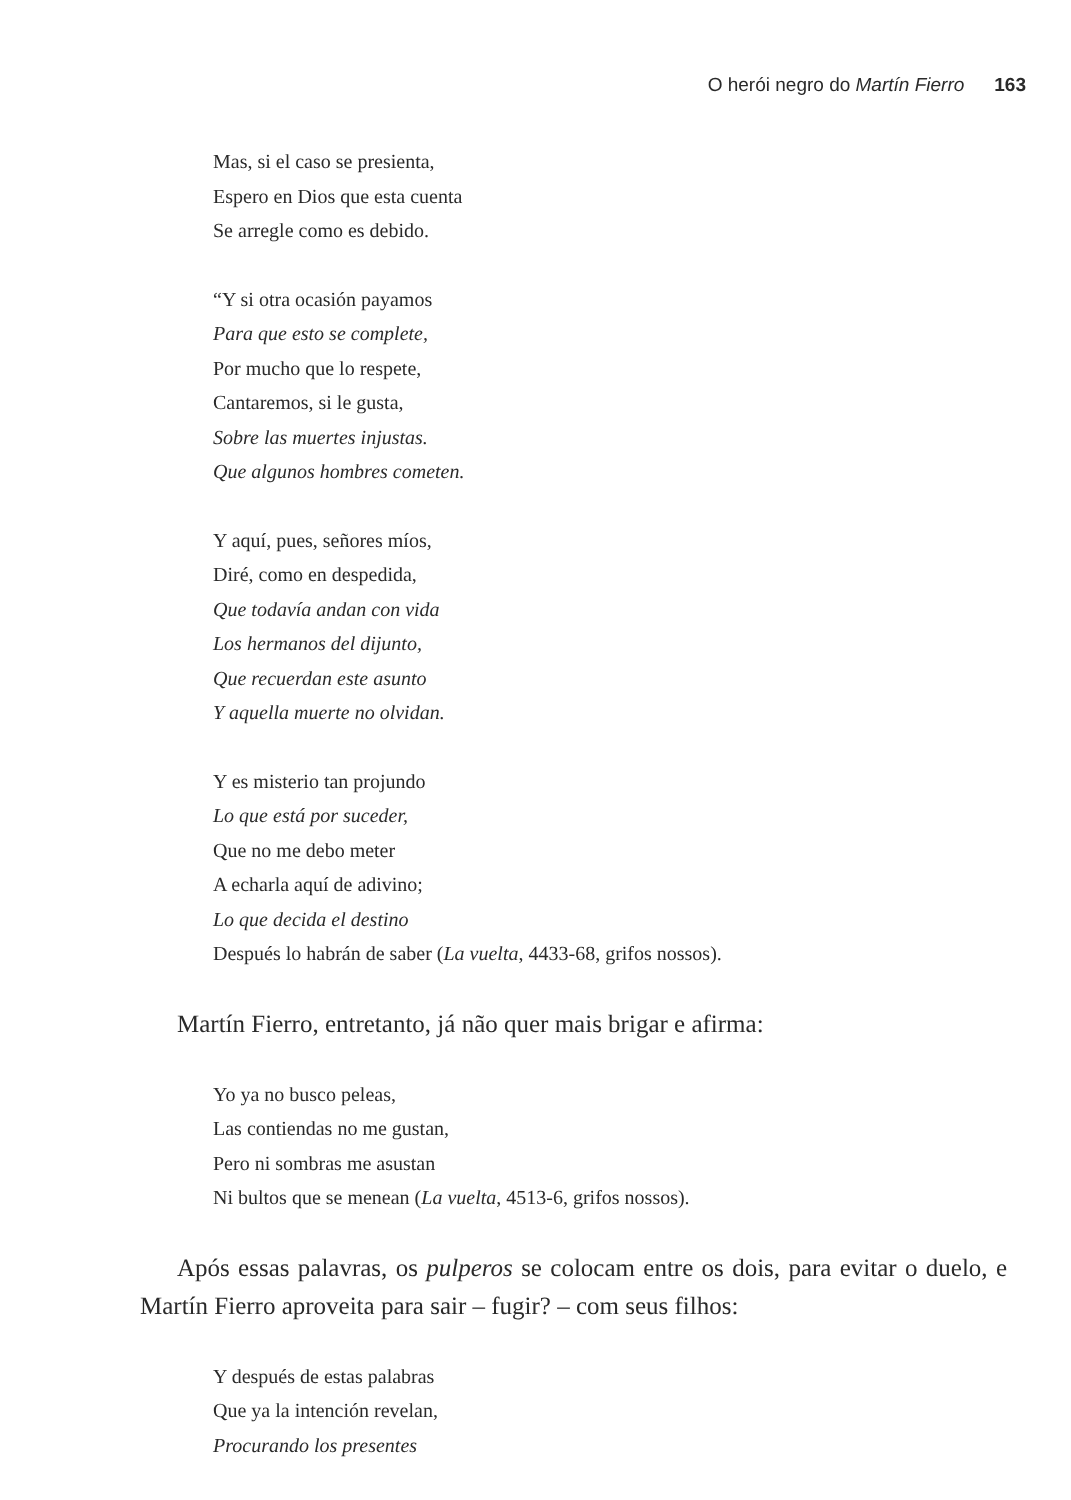O herói negro do Martín Fierro 163
Mas, si el caso se presienta,
Espero en Dios que esta cuenta
Se arregle como es debido.
“Y si otra ocasión payamos
Para que esto se complete,
Por mucho que lo respete,
Cantaremos, si le gusta,
Sobre las muertes injustas.
Que algunos hombres cometen.
Y aquí, pues, señores míos,
Diré, como en despedida,
Que todavía andan con vida
Los hermanos del dijunto,
Que recuerdan este asunto
Y aquella muerte no olvidan.
Y es misterio tan projundo
Lo que está por suceder,
Que no me debo meter
A echarla aquí de adivino;
Lo que decida el destino
Después lo habrán de saber (La vuelta, 4433-68, grifos nossos).
Martín Fierro, entretanto, já não quer mais brigar e afirma:
Yo ya no busco peleas,
Las contiendas no me gustan,
Pero ni sombras me asustan
Ni bultos que se menean (La vuelta, 4513-6, grifos nossos).
Após essas palavras, os pulperos se colocam entre os dois, para evitar o duelo, e Martín Fierro aproveita para sair – fugir? – com seus filhos:
Y después de estas palabras
Que ya la intención revelan,
Procurando los presentes